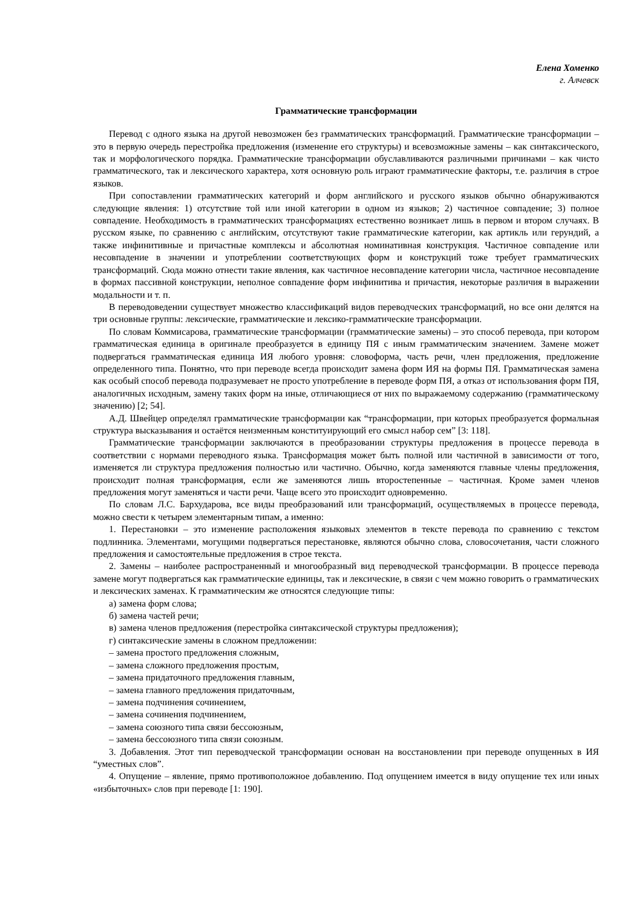Елена Хоменко
г. Алчевск
Грамматические трансформации
Перевод с одного языка на другой невозможен без грамматических трансформаций. Грамматические трансформации – это в первую очередь перестройка предложения (изменение его структуры) и всевозможные замены – как синтаксического, так и морфологического порядка. Грамматические трансформации обуславливаются различными причинами – как чисто грамматического, так и лексического характера, хотя основную роль играют грамматические факторы, т.е. различия в строе языков.
При сопоставлении грамматических категорий и форм английского и русского языков обычно обнаруживаются следующие явления: 1) отсутствие той или иной категории в одном из языков; 2) частичное совпадение; 3) полное совпадение. Необходимость в грамматических трансформациях естественно возникает лишь в первом и втором случаях. В русском языке, по сравнению с английским, отсутствуют такие грамматические категории, как артикль или герундий, а также инфинитивные и причастные комплексы и абсолютная номинативная конструкция. Частичное совпадение или несовпадение в значении и употреблении соответствующих форм и конструкций тоже требует грамматических трансформаций. Сюда можно отнести такие явления, как частичное несовпадение категории числа, частичное несовпадение в формах пассивной конструкции, неполное совпадение форм инфинитива и причастия, некоторые различия в выражении модальности и т. п.
В переводоведении существует множество классификаций видов переводческих трансформаций, но все они делятся на три основные группы: лексические, грамматические и лексико-грамматические трансформации.
По словам Коммисарова, грамматические трансформации (грамматические замены) – это способ перевода, при котором грамматическая единица в оригинале преобразуется в единицу ПЯ с иным граммати­ческим значением. Замене может подвергаться грамматическая единица ИЯ любого уровня: словоформа, часть речи, член предложения, предложение определенного типа. Понятно, что при переводе всегда происходит замена форм ИЯ на формы ПЯ. Грамматическая замена как особый способ перевода подразумевает не просто употребление в переводе форм ПЯ, а отказ от использования форм ПЯ, аналогичных исходным, замену таких форм на иные, отличающиеся от них по выражаемому содержанию (грамматическому значению) [2; 54].
А.Д. Швейцер определял грамматические трансформации как “трансформации, при которых преобразуется формальная структура высказывания и остаётся неизменным конституирующий его смысл набор сем” [3: 118].
Грамматические трансформации заключаются в преобразовании структуры предложения в процессе перевода в соответствии с нормами переводного языка. Трансформация может быть полной или частичной в зависимости от того, изменяется ли структура предложения полностью или частично. Обычно, когда заменяются главные члены предложения, происходит полная трансформация, если же заменяются лишь второстепенные – частичная. Кроме замен членов предложения могут заменяться и части речи. Чаще всего это происходит одновременно.
По словам Л.С. Бархударова, все виды преобразований или трансформаций, осуществляемых в процессе перевода, можно свести к четырем элементарным типам, а именно:
1. Перестановки – это изменение расположения языковых элементов в тексте перевода по сравнению с текстом подлинника. Элементами, могущими подвергаться перестановке, являются обычно слова, словосо­четания, части сложного предложения и самостоятельные предложения в строе текста.
2. Замены – наиболее распространенный и многообразный вид переводческой трансформации. В процессе перевода замене могут подвергаться как грамматические единицы, так и лексические, в связи с чем можно говорить о грамматических и лексических заменах. К грамматическим же относятся следующие типы:
а) замена форм слова;
б) замена частей речи;
в) замена членов предложения (перестройка синтаксической структуры предложения);
г) синтаксические замены в сложном предложении:
– замена простого предложения сложным,
– замена сложного предложения простым,
– замена придаточного предложения главным,
– замена главного предложения придаточным,
– замена подчинения сочинением,
– замена сочинения подчинением,
– замена союзного типа связи бессоюзным,
– замена бессоюзного типа связи союзным.
3. Добавления. Этот тип переводческой трансформации основан на восстановлении при переводе опущенных в ИЯ “уместных слов”.
4. Опущение – явление, прямо противоположное добавлению. Под опущением имеется в виду опущение тех или иных «избыточных» слов при переводе [1: 190].